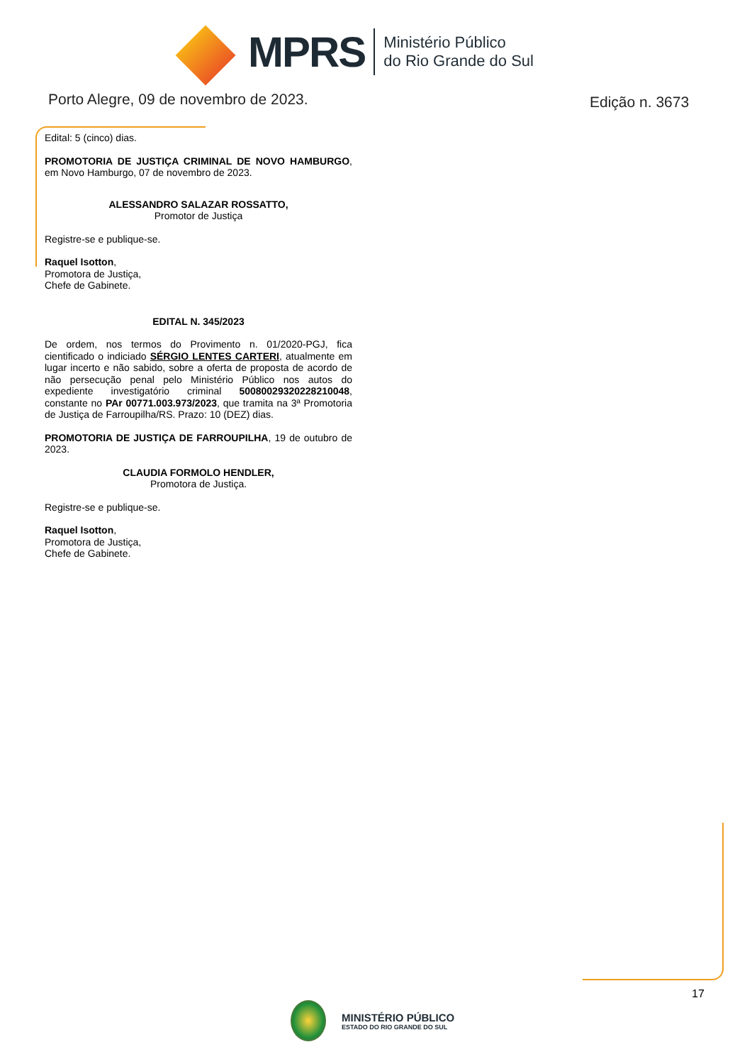MPRS
Ministério Público
do Rio Grande do Sul
Porto Alegre, 09 de novembro de 2023.
Edição n. 3673
Edital: 5 (cinco) dias.
PROMOTORIA DE JUSTIÇA CRIMINAL DE NOVO HAMBURGO, em Novo Hamburgo, 07 de novembro de 2023.
ALESSANDRO SALAZAR ROSSATTO,
Promotor de Justiça
Registre-se e publique-se.
Raquel Isotton,
Promotora de Justiça,
Chefe de Gabinete.
EDITAL N. 345/2023
De ordem, nos termos do Provimento n. 01/2020-PGJ, fica cientificado o indiciado SÉRGIO LENTES CARTERI, atualmente em lugar incerto e não sabido, sobre a oferta de proposta de acordo de não persecução penal pelo Ministério Público nos autos do expediente investigatório criminal 50080029320228210048, constante no PAr 00771.003.973/2023, que tramita na 3ª Promotoria de Justiça de Farroupilha/RS. Prazo: 10 (DEZ) dias.
PROMOTORIA DE JUSTIÇA DE FARROUPILHA, 19 de outubro de 2023.
CLAUDIA FORMOLO HENDLER,
Promotora de Justiça.
Registre-se e publique-se.
Raquel Isotton,
Promotora de Justiça,
Chefe de Gabinete.
17
MINISTÉRIO PÚBLICO
ESTADO DO RIO GRANDE DO SUL